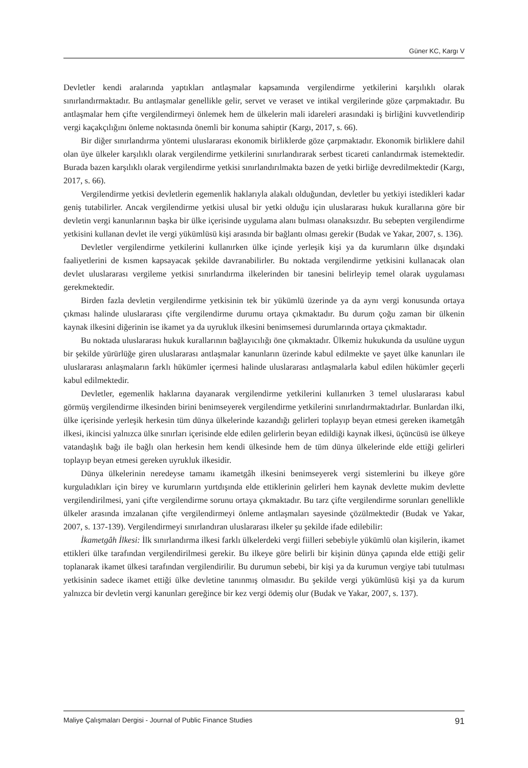Güner KC, Kargı V
Devletler kendi aralarında yaptıkları antlaşmalar kapsamında vergilendirme yetkilerini karşılıklı olarak sınırlandırmaktadır. Bu antlaşmalar genellikle gelir, servet ve veraset ve intikal vergilerinde göze çarpmaktadır. Bu antlaşmalar hem çifte vergilendirmeyi önlemek hem de ülkelerin mali idareleri arasındaki iş birliğini kuvvetlendirip vergi kaçakçılığını önleme noktasında önemli bir konuma sahiptir (Kargı, 2017, s. 66).
Bir diğer sınırlandırma yöntemi uluslararası ekonomik birliklerde göze çarpmaktadır. Ekonomik birliklere dahil olan üye ülkeler karşılıklı olarak vergilendirme yetkilerini sınırlandırarak serbest ticareti canlandırmak istemektedir. Burada bazen karşılıklı olarak vergilendirme yetkisi sınırlandırılmakta bazen de yetki birliğe devredilmektedir (Kargı, 2017, s. 66).
Vergilendirme yetkisi devletlerin egemenlik haklarıyla alakalı olduğundan, devletler bu yetkiyi istedikleri kadar geniş tutabilirler. Ancak vergilendirme yetkisi ulusal bir yetki olduğu için uluslararası hukuk kurallarına göre bir devletin vergi kanunlarının başka bir ülke içerisinde uygulama alanı bulması olanaksızdır. Bu sebepten vergilendirme yetkisini kullanan devlet ile vergi yükümlüsü kişi arasında bir bağlantı olması gerekir (Budak ve Yakar, 2007, s. 136).
Devletler vergilendirme yetkilerini kullanırken ülke içinde yerleşik kişi ya da kurumların ülke dışındaki faaliyetlerini de kısmen kapsayacak şekilde davranabilirler. Bu noktada vergilendirme yetkisini kullanacak olan devlet uluslararası vergileme yetkisi sınırlandırma ilkelerinden bir tanesini belirleyip temel olarak uygulaması gerekmektedir.
Birden fazla devletin vergilendirme yetkisinin tek bir yükümlü üzerinde ya da aynı vergi konusunda ortaya çıkması halinde uluslararası çifte vergilendirme durumu ortaya çıkmaktadır. Bu durum çoğu zaman bir ülkenin kaynak ilkesini diğerinin ise ikamet ya da uyrukluk ilkesini benimsemesi durumlarında ortaya çıkmaktadır.
Bu noktada uluslararası hukuk kurallarının bağlayıcılığı öne çıkmaktadır. Ülkemiz hukukunda da usulüne uygun bir şekilde yürürlüğe giren uluslararası antlaşmalar kanunların üzerinde kabul edilmekte ve şayet ülke kanunları ile uluslararası anlaşmaların farklı hükümler içermesi halinde uluslararası antlaşmalarla kabul edilen hükümler geçerli kabul edilmektedir.
Devletler, egemenlik haklarına dayanarak vergilendirme yetkilerini kullanırken 3 temel uluslararası kabul görmüş vergilendirme ilkesinden birini benimseyerek vergilendirme yetkilerini sınırlandırmaktadırlar. Bunlardan ilki, ülke içerisinde yerleşik herkesin tüm dünya ülkelerinde kazandığı gelirleri toplayıp beyan etmesi gereken ikametgâh ilkesi, ikincisi yalnızca ülke sınırları içerisinde elde edilen gelirlerin beyan edildiği kaynak ilkesi, üçüncüsü ise ülkeye vatandaşlık bağı ile bağlı olan herkesin hem kendi ülkesinde hem de tüm dünya ülkelerinde elde ettiği gelirleri toplayıp beyan etmesi gereken uyrukluk ilkesidir.
Dünya ülkelerinin neredeyse tamamı ikametgâh ilkesini benimseyerek vergi sistemlerini bu ilkeye göre kurguladıkları için birey ve kurumların yurtdışında elde ettiklerinin gelirleri hem kaynak devlette mukim devlette vergilendirilmesi, yani çifte vergilendirme sorunu ortaya çıkmaktadır. Bu tarz çifte vergilendirme sorunları genellikle ülkeler arasında imzalanan çifte vergilendirmeyi önleme antlaşmaları sayesinde çözülmektedir (Budak ve Yakar, 2007, s. 137-139). Vergilendirmeyi sınırlandıran uluslararası ilkeler şu şekilde ifade edilebilir:
İkametgâh İlkesi: İlk sınırlandırma ilkesi farklı ülkelerdeki vergi fiilleri sebebiyle yükümlü olan kişilerin, ikamet ettikleri ülke tarafından vergilendirilmesi gerekir. Bu ilkeye göre belirli bir kişinin dünya çapında elde ettiği gelir toplanarak ikamet ülkesi tarafından vergilendirilir. Bu durumun sebebi, bir kişi ya da kurumun vergiye tabi tutulması yetkisinin sadece ikamet ettiği ülke devletine tanınmış olmasıdır. Bu şekilde vergi yükümlüsü kişi ya da kurum yalnızca bir devletin vergi kanunları gereğince bir kez vergi ödemiş olur (Budak ve Yakar, 2007, s. 137).
Maliye Çalışmaları Dergisi - Journal of Public Finance Studies 91